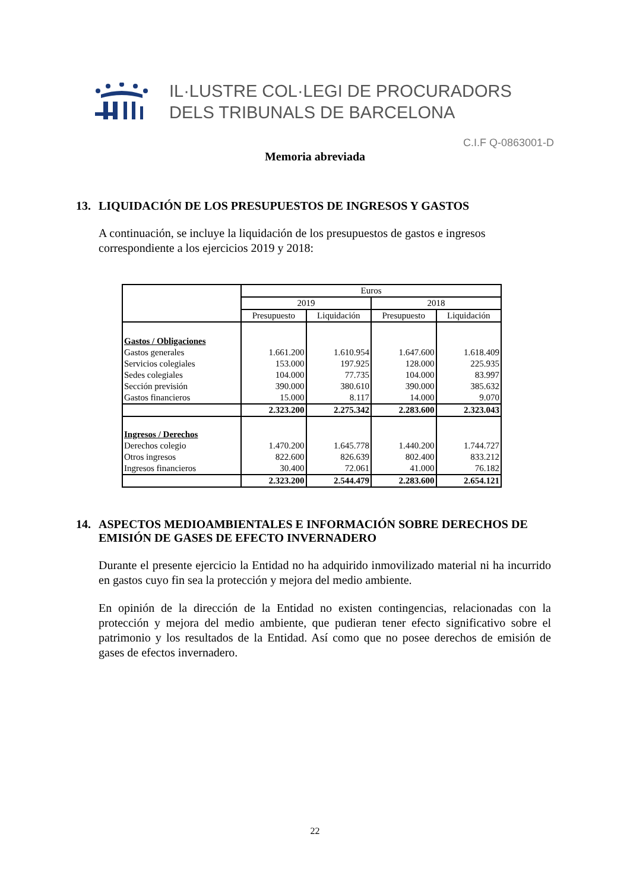IL·LUSTRE COL·LEGI DE PROCURADORS
DELS TRIBUNALS DE BARCELONA
C.I.F Q-0863001-D
Memoria abreviada
13. LIQUIDACIÓN DE LOS PRESUPUESTOS DE INGRESOS Y GASTOS
A continuación, se incluye la liquidación de los presupuestos de gastos e ingresos correspondiente a los ejercicios 2019 y 2018:
| | Euros | | | |
| --- | --- | --- | --- | --- |
| | 2019 | | 2018 | |
| | Presupuesto | Liquidación | Presupuesto | Liquidación |
| Gastos / Obligaciones | | | | |
| Gastos generales | 1.661.200 | 1.610.954 | 1.647.600 | 1.618.409 |
| Servicios colegiales | 153.000 | 197.925 | 128.000 | 225.935 |
| Sedes colegiales | 104.000 | 77.735 | 104.000 | 83.997 |
| Sección previsión | 390.000 | 380.610 | 390.000 | 385.632 |
| Gastos financieros | 15.000 | 8.117 | 14.000 | 9.070 |
| | 2.323.200 | 2.275.342 | 2.283.600 | 2.323.043 |
| Ingresos / Derechos | | | | |
| Derechos colegio | 1.470.200 | 1.645.778 | 1.440.200 | 1.744.727 |
| Otros ingresos | 822.600 | 826.639 | 802.400 | 833.212 |
| Ingresos financieros | 30.400 | 72.061 | 41.000 | 76.182 |
| | 2.323.200 | 2.544.479 | 2.283.600 | 2.654.121 |
14. ASPECTOS MEDIOAMBIENTALES E INFORMACIÓN SOBRE DERECHOS DE EMISIÓN DE GASES DE EFECTO INVERNADERO
Durante el presente ejercicio la Entidad no ha adquirido inmovilizado material ni ha incurrido en gastos cuyo fin sea la protección y mejora del medio ambiente.
En opinión de la dirección de la Entidad no existen contingencias, relacionadas con la protección y mejora del medio ambiente, que pudieran tener efecto significativo sobre el patrimonio y los resultados de la Entidad. Así como que no posee derechos de emisión de gases de efectos invernadero.
22